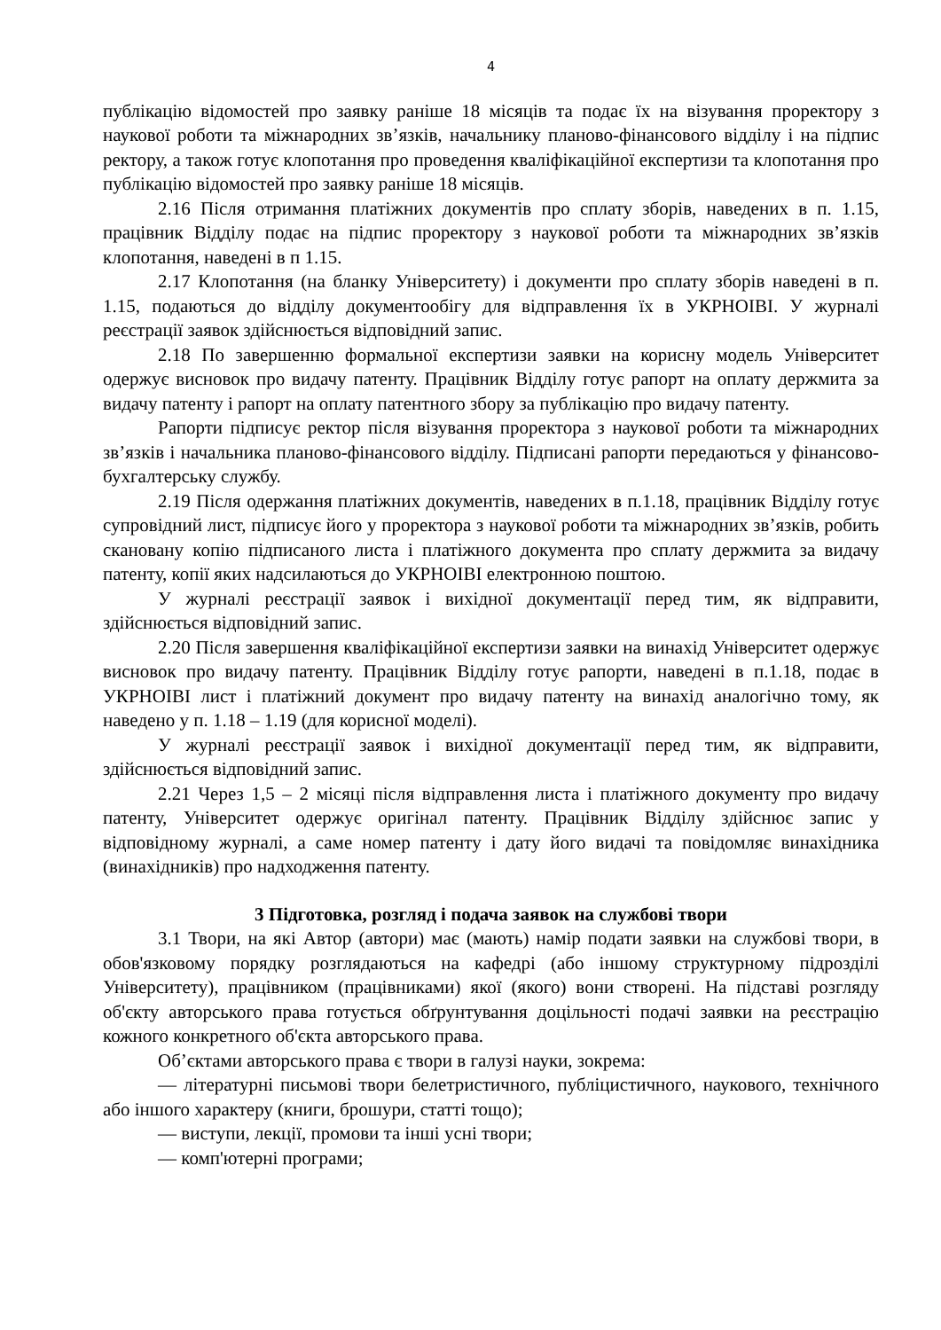4
публікацію відомостей про заявку раніше 18 місяців та подає їх на візування проректору з наукової роботи та міжнародних зв’язків, начальнику планово-фінансового відділу і на підпис ректору, а також готує клопотання про проведення кваліфікаційної експертизи та клопотання про публікацію відомостей про заявку раніше 18 місяців.
2.16 Після отримання платіжних документів про сплату зборів, наведених в п. 1.15, працівник Відділу подає на підпис проректору з наукової роботи та міжнародних зв’язків клопотання, наведені в п 1.15.
2.17 Клопотання (на бланку Університету) і документи про сплату зборів наведені в п. 1.15, подаються до відділу документообігу для відправлення їх в УКРНОІВІ. У журналі реєстрації заявок здійснюється відповідний запис.
2.18 По завершенню формальної експертизи заявки на корисну модель Університет одержує висновок про видачу патенту. Працівник Відділу готує рапорт на оплату держмита за видачу патенту і рапорт на оплату патентного збору за публікацію про видачу патенту.
Рапорти підписує ректор після візування проректора з наукової роботи та міжнародних зв’язків і начальника планово-фінансового відділу. Підписані рапорти передаються у фінансово-бухгалтерську службу.
2.19 Після одержання платіжних документів, наведених в п.1.18, працівник Відділу готує супровідний лист, підписує його у проректора з наукової роботи та міжнародних зв’язків, робить скановану копію підписаного листа і платіжного документа про сплату держмита за видачу патенту, копії яких надсилаються до УКРНОІВІ електронною поштою.
У журналі реєстрації заявок і вихідної документації перед тим, як відправити, здійснюється відповідний запис.
2.20 Після завершення кваліфікаційної експертизи заявки на винахід Університет одержує висновок про видачу патенту. Працівник Відділу готує рапорти, наведені в п.1.18, подає в УКРНОІВІ лист і платіжний документ про видачу патенту на винахід аналогічно тому, як наведено у п. 1.18 – 1.19 (для корисної моделі).
У журналі реєстрації заявок і вихідної документації перед тим, як відправити, здійснюється відповідний запис.
2.21 Через 1,5 – 2 місяці після відправлення листа і платіжного документу про видачу патенту, Університет одержує оригінал патенту. Працівник Відділу здійснює запис у відповідному журналі, а саме номер патенту і дату його видачі та повідомляє винахідника (винахідників) про надходження патенту.
3 Підготовка, розгляд і подача заявок на службові твори
3.1 Твори, на які Автор (автори) має (мають) намір подати заявки на службові твори, в обов'язковому порядку розглядаються на кафедрі (або іншому структурному підрозділі Університету), працівником (працівниками) якої (якого) вони створені. На підставі розгляду об'єкту авторського права готується обґрунтування доцільності подачі заявки на реєстрацію кожного конкретного об'єкта авторського права.
Об’єктами авторського права є твори в галузі науки, зокрема:
— літературні письмові твори белетристичного, публіцистичного, наукового, технічного або іншого характеру (книги, брошури, статті тощо);
— виступи, лекції, промови та інші усні твори;
— комп'ютерні програми;